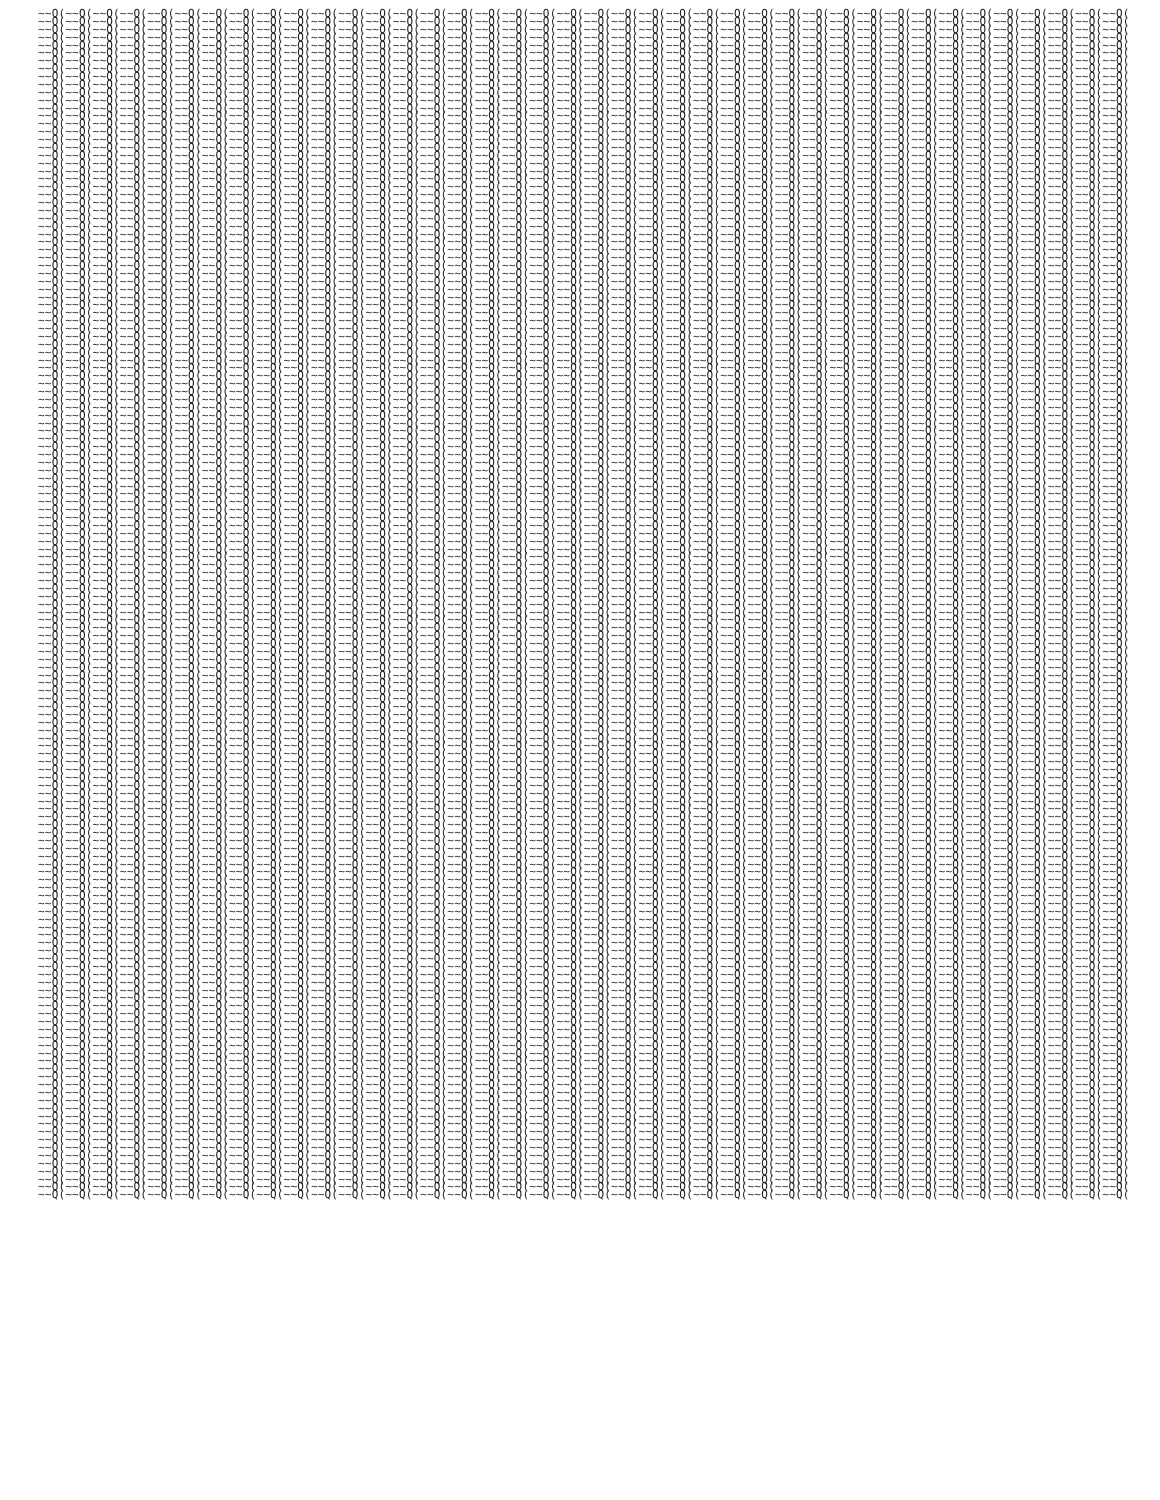~~Q(~~Q(~~Q(~~Q(~~Q(~~Q(~~Q(~~Q(~~Q(~~Q(~~Q(~~Q(~~Q(~~Q(~~Q(~~Q(~~Q(~~Q(~~Q(~~Q(~~Q(~~Q(~~Q(~~Q(~~Q(~~Q(~~Q(~~Q(~~Q(~~Q(~~Q(~~Q(~~Q(~~Q(~~Q(~~Q(~~Q(~~Q(~~Q(~~Q(
~~Q(~~Q(~~Q(~~Q(~~Q(~~Q(~~Q(~~Q(~~Q(~~Q(~~Q(~~Q(~~Q(~~Q(~~Q(~~Q(~~Q(~~Q(~~Q(~~Q(~~Q(~~Q(~~Q(~~Q(~~Q(~~Q(~~Q(~~Q(~~Q(~~Q(~~Q(~~Q(~~Q(~~Q(~~Q(~~Q(~~Q(~~Q(~~Q(~~Q(
~~Q(~~Q(~~Q(~~Q(~~Q(~~Q(~~Q(~~Q(~~Q(~~Q(~~Q(~~Q(~~Q(~~Q(~~Q(~~Q(~~Q(~~Q(~~Q(~~Q(~~Q(~~Q(~~Q(~~Q(~~Q(~~Q(~~Q(~~Q(~~Q(~~Q(~~Q(~~Q(~~Q(~~Q(~~Q(~~Q(~~Q(~~Q(~~Q(~~Q(
~~Q(~~Q(~~Q(~~Q(~~Q(~~Q(~~Q(~~Q(~~Q(~~Q(~~Q(~~Q(~~Q(~~Q(~~Q(~~Q(~~Q(~~Q(~~Q(~~Q(~~Q(~~Q(~~Q(~~Q(~~Q(~~Q(~~Q(~~Q(~~Q(~~Q(~~Q(~~Q(~~Q(~~Q(~~Q(~~Q(~~Q(~~Q(~~Q(~~Q(
~~Q(~~Q(~~Q(~~Q(~~Q(~~Q(~~Q(~~Q(~~Q(~~Q(~~Q(~~Q(~~Q(~~Q(~~Q(~~Q(~~Q(~~Q(~~Q(~~Q(~~Q(~~Q(~~Q(~~Q(~~Q(~~Q(~~Q(~~Q(~~Q(~~Q(~~Q(~~Q(~~Q(~~Q(~~Q(~~Q(~~Q(~~Q(~~Q(~~Q(
~~Q(~~Q(~~Q(~~Q(~~Q(~~Q(~~Q(~~Q(~~Q(~~Q(~~Q(~~Q(~~Q(~~Q(~~Q(~~Q(~~Q(~~Q(~~Q(~~Q(~~Q(~~Q(~~Q(~~Q(~~Q(~~Q(~~Q(~~Q(~~Q(~~Q(~~Q(~~Q(~~Q(~~Q(~~Q(~~Q(~~Q(~~Q(~~Q(~~Q(
~~Q(~~Q(~~Q(~~Q(~~Q(~~Q(~~Q(~~Q(~~Q(~~Q(~~Q(~~Q(~~Q(~~Q(~~Q(~~Q(~~Q(~~Q(~~Q(~~Q(~~Q(~~Q(~~Q(~~Q(~~Q(~~Q(~~Q(~~Q(~~Q(~~Q(~~Q(~~Q(~~Q(~~Q(~~Q(~~Q(~~Q(~~Q(~~Q(~~Q(
~~Q(~~Q(~~Q(~~Q(~~Q(~~Q(~~Q(~~Q(~~Q(~~Q(~~Q(~~Q(~~Q(~~Q(~~Q(~~Q(~~Q(~~Q(~~Q(~~Q(~~Q(~~Q(~~Q(~~Q(~~Q(~~Q(~~Q(~~Q(~~Q(~~Q(~~Q(~~Q(~~Q(~~Q(~~Q(~~Q(~~Q(~~Q(~~Q(~~Q(
~~Q(~~Q(~~Q(~~Q(~~Q(~~Q(~~Q(~~Q(~~Q(~~Q(~~Q(~~Q(~~Q(~~Q(~~Q(~~Q(~~Q(~~Q(~~Q(~~Q(~~Q(~~Q(~~Q(~~Q(~~Q(~~Q(~~Q(~~Q(~~Q(~~Q(~~Q(~~Q(~~Q(~~Q(~~Q(~~Q(~~Q(~~Q(~~Q(~~Q(
~~Q(~~Q(~~Q(~~Q(~~Q(~~Q(~~Q(~~Q(~~Q(~~Q(~~Q(~~Q(~~Q(~~Q(~~Q(~~Q(~~Q(~~Q(~~Q(~~Q(~~Q(~~Q(~~Q(~~Q(~~Q(~~Q(~~Q(~~Q(~~Q(~~Q(~~Q(~~Q(~~Q(~~Q(~~Q(~~Q(~~Q(~~Q(~~Q(~~Q(
~~Q(~~Q(~~Q(~~Q(~~Q(~~Q(~~Q(~~Q(~~Q(~~Q(~~Q(~~Q(~~Q(~~Q(~~Q(~~Q(~~Q(~~Q(~~Q(~~Q(~~Q(~~Q(~~Q(~~Q(~~Q(~~Q(~~Q(~~Q(~~Q(~~Q(~~Q(~~Q(~~Q(~~Q(~~Q(~~Q(~~Q(~~Q(~~Q(~~Q(
~~Q(~~Q(~~Q(~~Q(~~Q(~~Q(~~Q(~~Q(~~Q(~~Q(~~Q(~~Q(~~Q(~~Q(~~Q(~~Q(~~Q(~~Q(~~Q(~~Q(~~Q(~~Q(~~Q(~~Q(~~Q(~~Q(~~Q(~~Q(~~Q(~~Q(~~Q(~~Q(~~Q(~~Q(~~Q(~~Q(~~Q(~~Q(~~Q(~~Q(
~~Q(~~Q(~~Q(~~Q(~~Q(~~Q(~~Q(~~Q(~~Q(~~Q(~~Q(~~Q(~~Q(~~Q(~~Q(~~Q(~~Q(~~Q(~~Q(~~Q(~~Q(~~Q(~~Q(~~Q(~~Q(~~Q(~~Q(~~Q(~~Q(~~Q(~~Q(~~Q(~~Q(~~Q(~~Q(~~Q(~~Q(~~Q(~~Q(~~Q(
~~Q(~~Q(~~Q(~~Q(~~Q(~~Q(~~Q(~~Q(~~Q(~~Q(~~Q(~~Q(~~Q(~~Q(~~Q(~~Q(~~Q(~~Q(~~Q(~~Q(~~Q(~~Q(~~Q(~~Q(~~Q(~~Q(~~Q(~~Q(~~Q(~~Q(~~Q(~~Q(~~Q(~~Q(~~Q(~~Q(~~Q(~~Q(~~Q(~~Q(
~~Q(~~Q(~~Q(~~Q(~~Q(~~Q(~~Q(~~Q(~~Q(~~Q(~~Q(~~Q(~~Q(~~Q(~~Q(~~Q(~~Q(~~Q(~~Q(~~Q(~~Q(~~Q(~~Q(~~Q(~~Q(~~Q(~~Q(~~Q(~~Q(~~Q(~~Q(~~Q(~~Q(~~Q(~~Q(~~Q(~~Q(~~Q(~~Q(~~Q(
~~Q(~~Q(~~Q(~~Q(~~Q(~~Q(~~Q(~~Q(~~Q(~~Q(~~Q(~~Q(~~Q(~~Q(~~Q(~~Q(~~Q(~~Q(~~Q(~~Q(~~Q(~~Q(~~Q(~~Q(~~Q(~~Q(~~Q(~~Q(~~Q(~~Q(~~Q(~~Q(~~Q(~~Q(~~Q(~~Q(~~Q(~~Q(~~Q(~~Q(
~~Q(~~Q(~~Q(~~Q(~~Q(~~Q(~~Q(~~Q(~~Q(~~Q(~~Q(~~Q(~~Q(~~Q(~~Q(~~Q(~~Q(~~Q(~~Q(~~Q(~~Q(~~Q(~~Q(~~Q(~~Q(~~Q(~~Q(~~Q(~~Q(~~Q(~~Q(~~Q(~~Q(~~Q(~~Q(~~Q(~~Q(~~Q(~~Q(~~Q(
~~Q(~~Q(~~Q(~~Q(~~Q(~~Q(~~Q(~~Q(~~Q(~~Q(~~Q(~~Q(~~Q(~~Q(~~Q(~~Q(~~Q(~~Q(~~Q(~~Q(~~Q(~~Q(~~Q(~~Q(~~Q(~~Q(~~Q(~~Q(~~Q(~~Q(~~Q(~~Q(~~Q(~~Q(~~Q(~~Q(~~Q(~~Q(~~Q(~~Q(
~~Q(~~Q(~~Q(~~Q(~~Q(~~Q(~~Q(~~Q(~~Q(~~Q(~~Q(~~Q(~~Q(~~Q(~~Q(~~Q(~~Q(~~Q(~~Q(~~Q(~~Q(~~Q(~~Q(~~Q(~~Q(~~Q(~~Q(~~Q(~~Q(~~Q(~~Q(~~Q(~~Q(~~Q(~~Q(~~Q(~~Q(~~Q(~~Q(~~Q(
~~Q(~~Q(~~Q(~~Q(~~Q(~~Q(~~Q(~~Q(~~Q(~~Q(~~Q(~~Q(~~Q(~~Q(~~Q(~~Q(~~Q(~~Q(~~Q(~~Q(~~Q(~~Q(~~Q(~~Q(~~Q(~~Q(~~Q(~~Q(~~Q(~~Q(~~Q(~~Q(~~Q(~~Q(~~Q(~~Q(~~Q(~~Q(~~Q(~~Q(
~~Q(~~Q(~~Q(~~Q(~~Q(~~Q(~~Q(~~Q(~~Q(~~Q(~~Q(~~Q(~~Q(~~Q(~~Q(~~Q(~~Q(~~Q(~~Q(~~Q(~~Q(~~Q(~~Q(~~Q(~~Q(~~Q(~~Q(~~Q(~~Q(~~Q(~~Q(~~Q(~~Q(~~Q(~~Q(~~Q(~~Q(~~Q(~~Q(~~Q(
~~Q(~~Q(~~Q(~~Q(~~Q(~~Q(~~Q(~~Q(~~Q(~~Q(~~Q(~~Q(~~Q(~~Q(~~Q(~~Q(~~Q(~~Q(~~Q(~~Q(~~Q(~~Q(~~Q(~~Q(~~Q(~~Q(~~Q(~~Q(~~Q(~~Q(~~Q(~~Q(~~Q(~~Q(~~Q(~~Q(~~Q(~~Q(~~Q(~~Q(
~~Q(~~Q(~~Q(~~Q(~~Q(~~Q(~~Q(~~Q(~~Q(~~Q(~~Q(~~Q(~~Q(~~Q(~~Q(~~Q(~~Q(~~Q(~~Q(~~Q(~~Q(~~Q(~~Q(~~Q(~~Q(~~Q(~~Q(~~Q(~~Q(~~Q(~~Q(~~Q(~~Q(~~Q(~~Q(~~Q(~~Q(~~Q(~~Q(~~Q(
~~Q(~~Q(~~Q(~~Q(~~Q(~~Q(~~Q(~~Q(~~Q(~~Q(~~Q(~~Q(~~Q(~~Q(~~Q(~~Q(~~Q(~~Q(~~Q(~~Q(~~Q(~~Q(~~Q(~~Q(~~Q(~~Q(~~Q(~~Q(~~Q(~~Q(~~Q(~~Q(~~Q(~~Q(~~Q(~~Q(~~Q(~~Q(~~Q(~~Q(
~~Q(~~Q(~~Q(~~Q(~~Q(~~Q(~~Q(~~Q(~~Q(~~Q(~~Q(~~Q(~~Q(~~Q(~~Q(~~Q(~~Q(~~Q(~~Q(~~Q(~~Q(~~Q(~~Q(~~Q(~~Q(~~Q(~~Q(~~Q(~~Q(~~Q(~~Q(~~Q(~~Q(~~Q(~~Q(~~Q(~~Q(~~Q(~~Q(~~Q(
~~Q(~~Q(~~Q(~~Q(~~Q(~~Q(~~Q(~~Q(~~Q(~~Q(~~Q(~~Q(~~Q(~~Q(~~Q(~~Q(~~Q(~~Q(~~Q(~~Q(~~Q(~~Q(~~Q(~~Q(~~Q(~~Q(~~Q(~~Q(~~Q(~~Q(~~Q(~~Q(~~Q(~~Q(~~Q(~~Q(~~Q(~~Q(~~Q(~~Q(
~~Q(~~Q(~~Q(~~Q(~~Q(~~Q(~~Q(~~Q(~~Q(~~Q(~~Q(~~Q(~~Q(~~Q(~~Q(~~Q(~~Q(~~Q(~~Q(~~Q(~~Q(~~Q(~~Q(~~Q(~~Q(~~Q(~~Q(~~Q(~~Q(~~Q(~~Q(~~Q(~~Q(~~Q(~~Q(~~Q(~~Q(~~Q(~~Q(~~Q(
~~Q(~~Q(~~Q(~~Q(~~Q(~~Q(~~Q(~~Q(~~Q(~~Q(~~Q(~~Q(~~Q(~~Q(~~Q(~~Q(~~Q(~~Q(~~Q(~~Q(~~Q(~~Q(~~Q(~~Q(~~Q(~~Q(~~Q(~~Q(~~Q(~~Q(~~Q(~~Q(~~Q(~~Q(~~Q(~~Q(~~Q(~~Q(~~Q(~~Q(
~~Q(~~Q(~~Q(~~Q(~~Q(~~Q(~~Q(~~Q(~~Q(~~Q(~~Q(~~Q(~~Q(~~Q(~~Q(~~Q(~~Q(~~Q(~~Q(~~Q(~~Q(~~Q(~~Q(~~Q(~~Q(~~Q(~~Q(~~Q(~~Q(~~Q(~~Q(~~Q(~~Q(~~Q(~~Q(~~Q(~~Q(~~Q(~~Q(~~Q(
~~Q(~~Q(~~Q(~~Q(~~Q(~~Q(~~Q(~~Q(~~Q(~~Q(~~Q(~~Q(~~Q(~~Q(~~Q(~~Q(~~Q(~~Q(~~Q(~~Q(~~Q(~~Q(~~Q(~~Q(~~Q(~~Q(~~Q(~~Q(~~Q(~~Q(~~Q(~~Q(~~Q(~~Q(~~Q(~~Q(~~Q(~~Q(~~Q(~~Q(
~~Q(~~Q(~~Q(~~Q(~~Q(~~Q(~~Q(~~Q(~~Q(~~Q(~~Q(~~Q(~~Q(~~Q(~~Q(~~Q(~~Q(~~Q(~~Q(~~Q(~~Q(~~Q(~~Q(~~Q(~~Q(~~Q(~~Q(~~Q(~~Q(~~Q(~~Q(~~Q(~~Q(~~Q(~~Q(~~Q(~~Q(~~Q(~~Q(~~Q(
~~Q(~~Q(~~Q(~~Q(~~Q(~~Q(~~Q(~~Q(~~Q(~~Q(~~Q(~~Q(~~Q(~~Q(~~Q(~~Q(~~Q(~~Q(~~Q(~~Q(~~Q(~~Q(~~Q(~~Q(~~Q(~~Q(~~Q(~~Q(~~Q(~~Q(~~Q(~~Q(~~Q(~~Q(~~Q(~~Q(~~Q(~~Q(~~Q(~~Q(
~~Q(~~Q(~~Q(~~Q(~~Q(~~Q(~~Q(~~Q(~~Q(~~Q(~~Q(~~Q(~~Q(~~Q(~~Q(~~Q(~~Q(~~Q(~~Q(~~Q(~~Q(~~Q(~~Q(~~Q(~~Q(~~Q(~~Q(~~Q(~~Q(~~Q(~~Q(~~Q(~~Q(~~Q(~~Q(~~Q(~~Q(~~Q(~~Q(~~Q(
~~Q(~~Q(~~Q(~~Q(~~Q(~~Q(~~Q(~~Q(~~Q(~~Q(~~Q(~~Q(~~Q(~~Q(~~Q(~~Q(~~Q(~~Q(~~Q(~~Q(~~Q(~~Q(~~Q(~~Q(~~Q(~~Q(~~Q(~~Q(~~Q(~~Q(~~Q(~~Q(~~Q(~~Q(~~Q(~~Q(~~Q(~~Q(~~Q(~~Q(
~~Q(~~Q(~~Q(~~Q(~~Q(~~Q(~~Q(~~Q(~~Q(~~Q(~~Q(~~Q(~~Q(~~Q(~~Q(~~Q(~~Q(~~Q(~~Q(~~Q(~~Q(~~Q(~~Q(~~Q(~~Q(~~Q(~~Q(~~Q(~~Q(~~Q(~~Q(~~Q(~~Q(~~Q(~~Q(~~Q(~~Q(~~Q(~~Q(~~Q(
~~Q(~~Q(~~Q(~~Q(~~Q(~~Q(~~Q(~~Q(~~Q(~~Q(~~Q(~~Q(~~Q(~~Q(~~Q(~~Q(~~Q(~~Q(~~Q(~~Q(~~Q(~~Q(~~Q(~~Q(~~Q(~~Q(~~Q(~~Q(~~Q(~~Q(~~Q(~~Q(~~Q(~~Q(~~Q(~~Q(~~Q(~~Q(~~Q(~~Q(
~~Q(~~Q(~~Q(~~Q(~~Q(~~Q(~~Q(~~Q(~~Q(~~Q(~~Q(~~Q(~~Q(~~Q(~~Q(~~Q(~~Q(~~Q(~~Q(~~Q(~~Q(~~Q(~~Q(~~Q(~~Q(~~Q(~~Q(~~Q(~~Q(~~Q(~~Q(~~Q(~~Q(~~Q(~~Q(~~Q(~~Q(~~Q(~~Q(~~Q(
~~Q(~~Q(~~Q(~~Q(~~Q(~~Q(~~Q(~~Q(~~Q(~~Q(~~Q(~~Q(~~Q(~~Q(~~Q(~~Q(~~Q(~~Q(~~Q(~~Q(~~Q(~~Q(~~Q(~~Q(~~Q(~~Q(~~Q(~~Q(~~Q(~~Q(~~Q(~~Q(~~Q(~~Q(~~Q(~~Q(~~Q(~~Q(~~Q(~~Q(
~~Q(~~Q(~~Q(~~Q(~~Q(~~Q(~~Q(~~Q(~~Q(~~Q(~~Q(~~Q(~~Q(~~Q(~~Q(~~Q(~~Q(~~Q(~~Q(~~Q(~~Q(~~Q(~~Q(~~Q(~~Q(~~Q(~~Q(~~Q(~~Q(~~Q(~~Q(~~Q(~~Q(~~Q(~~Q(~~Q(~~Q(~~Q(~~Q(~~Q(
~~Q(~~Q(~~Q(~~Q(~~Q(~~Q(~~Q(~~Q(~~Q(~~Q(~~Q(~~Q(~~Q(~~Q(~~Q(~~Q(~~Q(~~Q(~~Q(~~Q(~~Q(~~Q(~~Q(~~Q(~~Q(~~Q(~~Q(~~Q(~~Q(~~Q(~~Q(~~Q(~~Q(~~Q(~~Q(~~Q(~~Q(~~Q(~~Q(~~Q(
~~Q(~~Q(~~Q(~~Q(~~Q(~~Q(~~Q(~~Q(~~Q(~~Q(~~Q(~~Q(~~Q(~~Q(~~Q(~~Q(~~Q(~~Q(~~Q(~~Q(~~Q(~~Q(~~Q(~~Q(~~Q(~~Q(~~Q(~~Q(~~Q(~~Q(~~Q(~~Q(~~Q(~~Q(~~Q(~~Q(~~Q(~~Q(~~Q(~~Q(
~~Q(~~Q(~~Q(~~Q(~~Q(~~Q(~~Q(~~Q(~~Q(~~Q(~~Q(~~Q(~~Q(~~Q(~~Q(~~Q(~~Q(~~Q(~~Q(~~Q(~~Q(~~Q(~~Q(~~Q(~~Q(~~Q(~~Q(~~Q(~~Q(~~Q(~~Q(~~Q(~~Q(~~Q(~~Q(~~Q(~~Q(~~Q(~~Q(~~Q(
~~Q(~~Q(~~Q(~~Q(~~Q(~~Q(~~Q(~~Q(~~Q(~~Q(~~Q(~~Q(~~Q(~~Q(~~Q(~~Q(~~Q(~~Q(~~Q(~~Q(~~Q(~~Q(~~Q(~~Q(~~Q(~~Q(~~Q(~~Q(~~Q(~~Q(~~Q(~~Q(~~Q(~~Q(~~Q(~~Q(~~Q(~~Q(~~Q(~~Q(
~~Q(~~Q(~~Q(~~Q(~~Q(~~Q(~~Q(~~Q(~~Q(~~Q(~~Q(~~Q(~~Q(~~Q(~~Q(~~Q(~~Q(~~Q(~~Q(~~Q(~~Q(~~Q(~~Q(~~Q(~~Q(~~Q(~~Q(~~Q(~~Q(~~Q(~~Q(~~Q(~~Q(~~Q(~~Q(~~Q(~~Q(~~Q(~~Q(~~Q(
~~Q(~~Q(~~Q(~~Q(~~Q(~~Q(~~Q(~~Q(~~Q(~~Q(~~Q(~~Q(~~Q(~~Q(~~Q(~~Q(~~Q(~~Q(~~Q(~~Q(~~Q(~~Q(~~Q(~~Q(~~Q(~~Q(~~Q(~~Q(~~Q(~~Q(~~Q(~~Q(~~Q(~~Q(~~Q(~~Q(~~Q(~~Q(~~Q(~~Q(
~~Q(~~Q(~~Q(~~Q(~~Q(~~Q(~~Q(~~Q(~~Q(~~Q(~~Q(~~Q(~~Q(~~Q(~~Q(~~Q(~~Q(~~Q(~~Q(~~Q(~~Q(~~Q(~~Q(~~Q(~~Q(~~Q(~~Q(~~Q(~~Q(~~Q(~~Q(~~Q(~~Q(~~Q(~~Q(~~Q(~~Q(~~Q(~~Q(~~Q(
~~Q(~~Q(~~Q(~~Q(~~Q(~~Q(~~Q(~~Q(~~Q(~~Q(~~Q(~~Q(~~Q(~~Q(~~Q(~~Q(~~Q(~~Q(~~Q(~~Q(~~Q(~~Q(~~Q(~~Q(~~Q(~~Q(~~Q(~~Q(~~Q(~~Q(~~Q(~~Q(~~Q(~~Q(~~Q(~~Q(~~Q(~~Q(~~Q(~~Q(
~~Q(~~Q(~~Q(~~Q(~~Q(~~Q(~~Q(~~Q(~~Q(~~Q(~~Q(~~Q(~~Q(~~Q(~~Q(~~Q(~~Q(~~Q(~~Q(~~Q(~~Q(~~Q(~~Q(~~Q(~~Q(~~Q(~~Q(~~Q(~~Q(~~Q(~~Q(~~Q(~~Q(~~Q(~~Q(~~Q(~~Q(~~Q(~~Q(~~Q(
~~Q(~~Q(~~Q(~~Q(~~Q(~~Q(~~Q(~~Q(~~Q(~~Q(~~Q(~~Q(~~Q(~~Q(~~Q(~~Q(~~Q(~~Q(~~Q(~~Q(~~Q(~~Q(~~Q(~~Q(~~Q(~~Q(~~Q(~~Q(~~Q(~~Q(~~Q(~~Q(~~Q(~~Q(~~Q(~~Q(~~Q(~~Q(~~Q(~~Q(
~~Q(~~Q(~~Q(~~Q(~~Q(~~Q(~~Q(~~Q(~~Q(~~Q(~~Q(~~Q(~~Q(~~Q(~~Q(~~Q(~~Q(~~Q(~~Q(~~Q(~~Q(~~Q(~~Q(~~Q(~~Q(~~Q(~~Q(~~Q(~~Q(~~Q(~~Q(~~Q(~~Q(~~Q(~~Q(~~Q(~~Q(~~Q(~~Q(~~Q(
~~Q(~~Q(~~Q(~~Q(~~Q(~~Q(~~Q(~~Q(~~Q(~~Q(~~Q(~~Q(~~Q(~~Q(~~Q(~~Q(~~Q(~~Q(~~Q(~~Q(~~Q(~~Q(~~Q(~~Q(~~Q(~~Q(~~Q(~~Q(~~Q(~~Q(~~Q(~~Q(~~Q(~~Q(~~Q(~~Q(~~Q(~~Q(~~Q(~~Q(
~~Q(~~Q(~~Q(~~Q(~~Q(~~Q(~~Q(~~Q(~~Q(~~Q(~~Q(~~Q(~~Q(~~Q(~~Q(~~Q(~~Q(~~Q(~~Q(~~Q(~~Q(~~Q(~~Q(~~Q(~~Q(~~Q(~~Q(~~Q(~~Q(~~Q(~~Q(~~Q(~~Q(~~Q(~~Q(~~Q(~~Q(~~Q(~~Q(~~Q(
~~Q(~~Q(~~Q(~~Q(~~Q(~~Q(~~Q(~~Q(~~Q(~~Q(~~Q(~~Q(~~Q(~~Q(~~Q(~~Q(~~Q(~~Q(~~Q(~~Q(~~Q(~~Q(~~Q(~~Q(~~Q(~~Q(~~Q(~~Q(~~Q(~~Q(~~Q(~~Q(~~Q(~~Q(~~Q(~~Q(~~Q(~~Q(~~Q(~~Q(
~~Q(~~Q(~~Q(~~Q(~~Q(~~Q(~~Q(~~Q(~~Q(~~Q(~~Q(~~Q(~~Q(~~Q(~~Q(~~Q(~~Q(~~Q(~~Q(~~Q(~~Q(~~Q(~~Q(~~Q(~~Q(~~Q(~~Q(~~Q(~~Q(~~Q(~~Q(~~Q(~~Q(~~Q(~~Q(~~Q(~~Q(~~Q(~~Q(~~Q(
~~Q(~~Q(~~Q(~~Q(~~Q(~~Q(~~Q(~~Q(~~Q(~~Q(~~Q(~~Q(~~Q(~~Q(~~Q(~~Q(~~Q(~~Q(~~Q(~~Q(~~Q(~~Q(~~Q(~~Q(~~Q(~~Q(~~Q(~~Q(~~Q(~~Q(~~Q(~~Q(~~Q(~~Q(~~Q(~~Q(~~Q(~~Q(~~Q(~~Q(
~~Q(~~Q(~~Q(~~Q(~~Q(~~Q(~~Q(~~Q(~~Q(~~Q(~~Q(~~Q(~~Q(~~Q(~~Q(~~Q(~~Q(~~Q(~~Q(~~Q(~~Q(~~Q(~~Q(~~Q(~~Q(~~Q(~~Q(~~Q(~~Q(~~Q(~~Q(~~Q(~~Q(~~Q(~~Q(~~Q(~~Q(~~Q(~~Q(~~Q(
~~Q(~~Q(~~Q(~~Q(~~Q(~~Q(~~Q(~~Q(~~Q(~~Q(~~Q(~~Q(~~Q(~~Q(~~Q(~~Q(~~Q(~~Q(~~Q(~~Q(~~Q(~~Q(~~Q(~~Q(~~Q(~~Q(~~Q(~~Q(~~Q(~~Q(~~Q(~~Q(~~Q(~~Q(~~Q(~~Q(~~Q(~~Q(~~Q(~~Q(
~~Q(~~Q(~~Q(~~Q(~~Q(~~Q(~~Q(~~Q(~~Q(~~Q(~~Q(~~Q(~~Q(~~Q(~~Q(~~Q(~~Q(~~Q(~~Q(~~Q(~~Q(~~Q(~~Q(~~Q(~~Q(~~Q(~~Q(~~Q(~~Q(~~Q(~~Q(~~Q(~~Q(~~Q(~~Q(~~Q(~~Q(~~Q(~~Q(~~Q(
~~Q(~~Q(~~Q(~~Q(~~Q(~~Q(~~Q(~~Q(~~Q(~~Q(~~Q(~~Q(~~Q(~~Q(~~Q(~~Q(~~Q(~~Q(~~Q(~~Q(~~Q(~~Q(~~Q(~~Q(~~Q(~~Q(~~Q(~~Q(~~Q(~~Q(~~Q(~~Q(~~Q(~~Q(~~Q(~~Q(~~Q(~~Q(~~Q(~~Q(
~~Q(~~Q(~~Q(~~Q(~~Q(~~Q(~~Q(~~Q(~~Q(~~Q(~~Q(~~Q(~~Q(~~Q(~~Q(~~Q(~~Q(~~Q(~~Q(~~Q(~~Q(~~Q(~~Q(~~Q(~~Q(~~Q(~~Q(~~Q(~~Q(~~Q(~~Q(~~Q(~~Q(~~Q(~~Q(~~Q(~~Q(~~Q(~~Q(~~Q(
~~Q(~~Q(~~Q(~~Q(~~Q(~~Q(~~Q(~~Q(~~Q(~~Q(~~Q(~~Q(~~Q(~~Q(~~Q(~~Q(~~Q(~~Q(~~Q(~~Q(~~Q(~~Q(~~Q(~~Q(~~Q(~~Q(~~Q(~~Q(~~Q(~~Q(~~Q(~~Q(~~Q(~~Q(~~Q(~~Q(~~Q(~~Q(~~Q(~~Q(
~~Q(~~Q(~~Q(~~Q(~~Q(~~Q(~~Q(~~Q(~~Q(~~Q(~~Q(~~Q(~~Q(~~Q(~~Q(~~Q(~~Q(~~Q(~~Q(~~Q(~~Q(~~Q(~~Q(~~Q(~~Q(~~Q(~~Q(~~Q(~~Q(~~Q(~~Q(~~Q(~~Q(~~Q(~~Q(~~Q(~~Q(~~Q(~~Q(~~Q(
~~Q(~~Q(~~Q(~~Q(~~Q(~~Q(~~Q(~~Q(~~Q(~~Q(~~Q(~~Q(~~Q(~~Q(~~Q(~~Q(~~Q(~~Q(~~Q(~~Q(~~Q(~~Q(~~Q(~~Q(~~Q(~~Q(~~Q(~~Q(~~Q(~~Q(~~Q(~~Q(~~Q(~~Q(~~Q(~~Q(~~Q(~~Q(~~Q(~~Q(
~~Q(~~Q(~~Q(~~Q(~~Q(~~Q(~~Q(~~Q(~~Q(~~Q(~~Q(~~Q(~~Q(~~Q(~~Q(~~Q(~~Q(~~Q(~~Q(~~Q(~~Q(~~Q(~~Q(~~Q(~~Q(~~Q(~~Q(~~Q(~~Q(~~Q(~~Q(~~Q(~~Q(~~Q(~~Q(~~Q(~~Q(~~Q(~~Q(~~Q(
~~Q(~~Q(~~Q(~~Q(~~Q(~~Q(~~Q(~~Q(~~Q(~~Q(~~Q(~~Q(~~Q(~~Q(~~Q(~~Q(~~Q(~~Q(~~Q(~~Q(~~Q(~~Q(~~Q(~~Q(~~Q(~~Q(~~Q(~~Q(~~Q(~~Q(~~Q(~~Q(~~Q(~~Q(~~Q(~~Q(~~Q(~~Q(~~Q(~~Q(
~~Q(~~Q(~~Q(~~Q(~~Q(~~Q(~~Q(~~Q(~~Q(~~Q(~~Q(~~Q(~~Q(~~Q(~~Q(~~Q(~~Q(~~Q(~~Q(~~Q(~~Q(~~Q(~~Q(~~Q(~~Q(~~Q(~~Q(~~Q(~~Q(~~Q(~~Q(~~Q(~~Q(~~Q(~~Q(~~Q(~~Q(~~Q(~~Q(~~Q(
~~Q(~~Q(~~Q(~~Q(~~Q(~~Q(~~Q(~~Q(~~Q(~~Q(~~Q(~~Q(~~Q(~~Q(~~Q(~~Q(~~Q(~~Q(~~Q(~~Q(~~Q(~~Q(~~Q(~~Q(~~Q(~~Q(~~Q(~~Q(~~Q(~~Q(~~Q(~~Q(~~Q(~~Q(~~Q(~~Q(~~Q(~~Q(~~Q(~~Q(
~~Q(~~Q(~~Q(~~Q(~~Q(~~Q(~~Q(~~Q(~~Q(~~Q(~~Q(~~Q(~~Q(~~Q(~~Q(~~Q(~~Q(~~Q(~~Q(~~Q(~~Q(~~Q(~~Q(~~Q(~~Q(~~Q(~~Q(~~Q(~~Q(~~Q(~~Q(~~Q(~~Q(~~Q(~~Q(~~Q(~~Q(~~Q(~~Q(~~Q(
~~Q(~~Q(~~Q(~~Q(~~Q(~~Q(~~Q(~~Q(~~Q(~~Q(~~Q(~~Q(~~Q(~~Q(~~Q(~~Q(~~Q(~~Q(~~Q(~~Q(~~Q(~~Q(~~Q(~~Q(~~Q(~~Q(~~Q(~~Q(~~Q(~~Q(~~Q(~~Q(~~Q(~~Q(~~Q(~~Q(~~Q(~~Q(~~Q(~~Q(
~~Q(~~Q(~~Q(~~Q(~~Q(~~Q(~~Q(~~Q(~~Q(~~Q(~~Q(~~Q(~~Q(~~Q(~~Q(~~Q(~~Q(~~Q(~~Q(~~Q(~~Q(~~Q(~~Q(~~Q(~~Q(~~Q(~~Q(~~Q(~~Q(~~Q(~~Q(~~Q(~~Q(~~Q(~~Q(~~Q(~~Q(~~Q(~~Q(~~Q(
~~Q(~~Q(~~Q(~~Q(~~Q(~~Q(~~Q(~~Q(~~Q(~~Q(~~Q(~~Q(~~Q(~~Q(~~Q(~~Q(~~Q(~~Q(~~Q(~~Q(~~Q(~~Q(~~Q(~~Q(~~Q(~~Q(~~Q(~~Q(~~Q(~~Q(~~Q(~~Q(~~Q(~~Q(~~Q(~~Q(~~Q(~~Q(~~Q(~~Q(
~~Q(~~Q(~~Q(~~Q(~~Q(~~Q(~~Q(~~Q(~~Q(~~Q(~~Q(~~Q(~~Q(~~Q(~~Q(~~Q(~~Q(~~Q(~~Q(~~Q(~~Q(~~Q(~~Q(~~Q(~~Q(~~Q(~~Q(~~Q(~~Q(~~Q(~~Q(~~Q(~~Q(~~Q(~~Q(~~Q(~~Q(~~Q(~~Q(~~Q(
~~Q(~~Q(~~Q(~~Q(~~Q(~~Q(~~Q(~~Q(~~Q(~~Q(~~Q(~~Q(~~Q(~~Q(~~Q(~~Q(~~Q(~~Q(~~Q(~~Q(~~Q(~~Q(~~Q(~~Q(~~Q(~~Q(~~Q(~~Q(~~Q(~~Q(~~Q(~~Q(~~Q(~~Q(~~Q(~~Q(~~Q(~~Q(~~Q(~~Q(
~~Q(~~Q(~~Q(~~Q(~~Q(~~Q(~~Q(~~Q(~~Q(~~Q(~~Q(~~Q(~~Q(~~Q(~~Q(~~Q(~~Q(~~Q(~~Q(~~Q(~~Q(~~Q(~~Q(~~Q(~~Q(~~Q(~~Q(~~Q(~~Q(~~Q(~~Q(~~Q(~~Q(~~Q(~~Q(~~Q(~~Q(~~Q(~~Q(~~Q(
~~Q(~~Q(~~Q(~~Q(~~Q(~~Q(~~Q(~~Q(~~Q(~~Q(~~Q(~~Q(~~Q(~~Q(~~Q(~~Q(~~Q(~~Q(~~Q(~~Q(~~Q(~~Q(~~Q(~~Q(~~Q(~~Q(~~Q(~~Q(~~Q(~~Q(~~Q(~~Q(~~Q(~~Q(~~Q(~~Q(~~Q(~~Q(~~Q(~~Q(
~~Q(~~Q(~~Q(~~Q(~~Q(~~Q(~~Q(~~Q(~~Q(~~Q(~~Q(~~Q(~~Q(~~Q(~~Q(~~Q(~~Q(~~Q(~~Q(~~Q(~~Q(~~Q(~~Q(~~Q(~~Q(~~Q(~~Q(~~Q(~~Q(~~Q(~~Q(~~Q(~~Q(~~Q(~~Q(~~Q(~~Q(~~Q(~~Q(~~Q(
~~Q(~~Q(~~Q(~~Q(~~Q(~~Q(~~Q(~~Q(~~Q(~~Q(~~Q(~~Q(~~Q(~~Q(~~Q(~~Q(~~Q(~~Q(~~Q(~~Q(~~Q(~~Q(~~Q(~~Q(~~Q(~~Q(~~Q(~~Q(~~Q(~~Q(~~Q(~~Q(~~Q(~~Q(~~Q(~~Q(~~Q(~~Q(~~Q(~~Q(
~~Q(~~Q(~~Q(~~Q(~~Q(~~Q(~~Q(~~Q(~~Q(~~Q(~~Q(~~Q(~~Q(~~Q(~~Q(~~Q(~~Q(~~Q(~~Q(~~Q(~~Q(~~Q(~~Q(~~Q(~~Q(~~Q(~~Q(~~Q(~~Q(~~Q(~~Q(~~Q(~~Q(~~Q(~~Q(~~Q(~~Q(~~Q(~~Q(~~Q(
~~Q(~~Q(~~Q(~~Q(~~Q(~~Q(~~Q(~~Q(~~Q(~~Q(~~Q(~~Q(~~Q(~~Q(~~Q(~~Q(~~Q(~~Q(~~Q(~~Q(~~Q(~~Q(~~Q(~~Q(~~Q(~~Q(~~Q(~~Q(~~Q(~~Q(~~Q(~~Q(~~Q(~~Q(~~Q(~~Q(~~Q(~~Q(~~Q(~~Q(
~~Q(~~Q(~~Q(~~Q(~~Q(~~Q(~~Q(~~Q(~~Q(~~Q(~~Q(~~Q(~~Q(~~Q(~~Q(~~Q(~~Q(~~Q(~~Q(~~Q(~~Q(~~Q(~~Q(~~Q(~~Q(~~Q(~~Q(~~Q(~~Q(~~Q(~~Q(~~Q(~~Q(~~Q(~~Q(~~Q(~~Q(~~Q(~~Q(~~Q(
~~Q(~~Q(~~Q(~~Q(~~Q(~~Q(~~Q(~~Q(~~Q(~~Q(~~Q(~~Q(~~Q(~~Q(~~Q(~~Q(~~Q(~~Q(~~Q(~~Q(~~Q(~~Q(~~Q(~~Q(~~Q(~~Q(~~Q(~~Q(~~Q(~~Q(~~Q(~~Q(~~Q(~~Q(~~Q(~~Q(~~Q(~~Q(~~Q(~~Q(
~~Q(~~Q(~~Q(~~Q(~~Q(~~Q(~~Q(~~Q(~~Q(~~Q(~~Q(~~Q(~~Q(~~Q(~~Q(~~Q(~~Q(~~Q(~~Q(~~Q(~~Q(~~Q(~~Q(~~Q(~~Q(~~Q(~~Q(~~Q(~~Q(~~Q(~~Q(~~Q(~~Q(~~Q(~~Q(~~Q(~~Q(~~Q(~~Q(~~Q(
~~Q(~~Q(~~Q(~~Q(~~Q(~~Q(~~Q(~~Q(~~Q(~~Q(~~Q(~~Q(~~Q(~~Q(~~Q(~~Q(~~Q(~~Q(~~Q(~~Q(~~Q(~~Q(~~Q(~~Q(~~Q(~~Q(~~Q(~~Q(~~Q(~~Q(~~Q(~~Q(~~Q(~~Q(~~Q(~~Q(~~Q(~~Q(~~Q(~~Q(
~~Q(~~Q(~~Q(~~Q(~~Q(~~Q(~~Q(~~Q(~~Q(~~Q(~~Q(~~Q(~~Q(~~Q(~~Q(~~Q(~~Q(~~Q(~~Q(~~Q(~~Q(~~Q(~~Q(~~Q(~~Q(~~Q(~~Q(~~Q(~~Q(~~Q(~~Q(~~Q(~~Q(~~Q(~~Q(~~Q(~~Q(~~Q(~~Q(~~Q(
~~Q(~~Q(~~Q(~~Q(~~Q(~~Q(~~Q(~~Q(~~Q(~~Q(~~Q(~~Q(~~Q(~~Q(~~Q(~~Q(~~Q(~~Q(~~Q(~~Q(~~Q(~~Q(~~Q(~~Q(~~Q(~~Q(~~Q(~~Q(~~Q(~~Q(~~Q(~~Q(~~Q(~~Q(~~Q(~~Q(~~Q(~~Q(~~Q(~~Q(
~~Q(~~Q(~~Q(~~Q(~~Q(~~Q(~~Q(~~Q(~~Q(~~Q(~~Q(~~Q(~~Q(~~Q(~~Q(~~Q(~~Q(~~Q(~~Q(~~Q(~~Q(~~Q(~~Q(~~Q(~~Q(~~Q(~~Q(~~Q(~~Q(~~Q(~~Q(~~Q(~~Q(~~Q(~~Q(~~Q(~~Q(~~Q(~~Q(~~Q(
~~Q(~~Q(~~Q(~~Q(~~Q(~~Q(~~Q(~~Q(~~Q(~~Q(~~Q(~~Q(~~Q(~~Q(~~Q(~~Q(~~Q(~~Q(~~Q(~~Q(~~Q(~~Q(~~Q(~~Q(~~Q(~~Q(~~Q(~~Q(~~Q(~~Q(~~Q(~~Q(~~Q(~~Q(~~Q(~~Q(~~Q(~~Q(~~Q(~~Q(
~~Q(~~Q(~~Q(~~Q(~~Q(~~Q(~~Q(~~Q(~~Q(~~Q(~~Q(~~Q(~~Q(~~Q(~~Q(~~Q(~~Q(~~Q(~~Q(~~Q(~~Q(~~Q(~~Q(~~Q(~~Q(~~Q(~~Q(~~Q(~~Q(~~Q(~~Q(~~Q(~~Q(~~Q(~~Q(~~Q(~~Q(~~Q(~~Q(~~Q(
~~Q(~~Q(~~Q(~~Q(~~Q(~~Q(~~Q(~~Q(~~Q(~~Q(~~Q(~~Q(~~Q(~~Q(~~Q(~~Q(~~Q(~~Q(~~Q(~~Q(~~Q(~~Q(~~Q(~~Q(~~Q(~~Q(~~Q(~~Q(~~Q(~~Q(~~Q(~~Q(~~Q(~~Q(~~Q(~~Q(~~Q(~~Q(~~Q(~~Q(
~~Q(~~Q(~~Q(~~Q(~~Q(~~Q(~~Q(~~Q(~~Q(~~Q(~~Q(~~Q(~~Q(~~Q(~~Q(~~Q(~~Q(~~Q(~~Q(~~Q(~~Q(~~Q(~~Q(~~Q(~~Q(~~Q(~~Q(~~Q(~~Q(~~Q(~~Q(~~Q(~~Q(~~Q(~~Q(~~Q(~~Q(~~Q(~~Q(~~Q(
~~Q(~~Q(~~Q(~~Q(~~Q(~~Q(~~Q(~~Q(~~Q(~~Q(~~Q(~~Q(~~Q(~~Q(~~Q(~~Q(~~Q(~~Q(~~Q(~~Q(~~Q(~~Q(~~Q(~~Q(~~Q(~~Q(~~Q(~~Q(~~Q(~~Q(~~Q(~~Q(~~Q(~~Q(~~Q(~~Q(~~Q(~~Q(~~Q(~~Q(
~~Q(~~Q(~~Q(~~Q(~~Q(~~Q(~~Q(~~Q(~~Q(~~Q(~~Q(~~Q(~~Q(~~Q(~~Q(~~Q(~~Q(~~Q(~~Q(~~Q(~~Q(~~Q(~~Q(~~Q(~~Q(~~Q(~~Q(~~Q(~~Q(~~Q(~~Q(~~Q(~~Q(~~Q(~~Q(~~Q(~~Q(~~Q(~~Q(~~Q(
~~Q(~~Q(~~Q(~~Q(~~Q(~~Q(~~Q(~~Q(~~Q(~~Q(~~Q(~~Q(~~Q(~~Q(~~Q(~~Q(~~Q(~~Q(~~Q(~~Q(~~Q(~~Q(~~Q(~~Q(~~Q(~~Q(~~Q(~~Q(~~Q(~~Q(~~Q(~~Q(~~Q(~~Q(~~Q(~~Q(~~Q(~~Q(~~Q(~~Q(
~~Q(~~Q(~~Q(~~Q(~~Q(~~Q(~~Q(~~Q(~~Q(~~Q(~~Q(~~Q(~~Q(~~Q(~~Q(~~Q(~~Q(~~Q(~~Q(~~Q(~~Q(~~Q(~~Q(~~Q(~~Q(~~Q(~~Q(~~Q(~~Q(~~Q(~~Q(~~Q(~~Q(~~Q(~~Q(~~Q(~~Q(~~Q(~~Q(~~Q(
~~Q(~~Q(~~Q(~~Q(~~Q(~~Q(~~Q(~~Q(~~Q(~~Q(~~Q(~~Q(~~Q(~~Q(~~Q(~~Q(~~Q(~~Q(~~Q(~~Q(~~Q(~~Q(~~Q(~~Q(~~Q(~~Q(~~Q(~~Q(~~Q(~~Q(~~Q(~~Q(~~Q(~~Q(~~Q(~~Q(~~Q(~~Q(~~Q(~~Q(
~~Q(~~Q(~~Q(~~Q(~~Q(~~Q(~~Q(~~Q(~~Q(~~Q(~~Q(~~Q(~~Q(~~Q(~~Q(~~Q(~~Q(~~Q(~~Q(~~Q(~~Q(~~Q(~~Q(~~Q(~~Q(~~Q(~~Q(~~Q(~~Q(~~Q(~~Q(~~Q(~~Q(~~Q(~~Q(~~Q(~~Q(~~Q(~~Q(~~Q(
~~Q(~~Q(~~Q(~~Q(~~Q(~~Q(~~Q(~~Q(~~Q(~~Q(~~Q(~~Q(~~Q(~~Q(~~Q(~~Q(~~Q(~~Q(~~Q(~~Q(~~Q(~~Q(~~Q(~~Q(~~Q(~~Q(~~Q(~~Q(~~Q(~~Q(~~Q(~~Q(~~Q(~~Q(~~Q(~~Q(~~Q(~~Q(~~Q(~~Q(
~~Q(~~Q(~~Q(~~Q(~~Q(~~Q(~~Q(~~Q(~~Q(~~Q(~~Q(~~Q(~~Q(~~Q(~~Q(~~Q(~~Q(~~Q(~~Q(~~Q(~~Q(~~Q(~~Q(~~Q(~~Q(~~Q(~~Q(~~Q(~~Q(~~Q(~~Q(~~Q(~~Q(~~Q(~~Q(~~Q(~~Q(~~Q(~~Q(~~Q(
~~Q(~~Q(~~Q(~~Q(~~Q(~~Q(~~Q(~~Q(~~Q(~~Q(~~Q(~~Q(~~Q(~~Q(~~Q(~~Q(~~Q(~~Q(~~Q(~~Q(~~Q(~~Q(~~Q(~~Q(~~Q(~~Q(~~Q(~~Q(~~Q(~~Q(~~Q(~~Q(~~Q(~~Q(~~Q(~~Q(~~Q(~~Q(~~Q(~~Q(
~~Q(~~Q(~~Q(~~Q(~~Q(~~Q(~~Q(~~Q(~~Q(~~Q(~~Q(~~Q(~~Q(~~Q(~~Q(~~Q(~~Q(~~Q(~~Q(~~Q(~~Q(~~Q(~~Q(~~Q(~~Q(~~Q(~~Q(~~Q(~~Q(~~Q(~~Q(~~Q(~~Q(~~Q(~~Q(~~Q(~~Q(~~Q(~~Q(~~Q(
~~Q(~~Q(~~Q(~~Q(~~Q(~~Q(~~Q(~~Q(~~Q(~~Q(~~Q(~~Q(~~Q(~~Q(~~Q(~~Q(~~Q(~~Q(~~Q(~~Q(~~Q(~~Q(~~Q(~~Q(~~Q(~~Q(~~Q(~~Q(~~Q(~~Q(~~Q(~~Q(~~Q(~~Q(~~Q(~~Q(~~Q(~~Q(~~Q(~~Q(
~~Q(~~Q(~~Q(~~Q(~~Q(~~Q(~~Q(~~Q(~~Q(~~Q(~~Q(~~Q(~~Q(~~Q(~~Q(~~Q(~~Q(~~Q(~~Q(~~Q(~~Q(~~Q(~~Q(~~Q(~~Q(~~Q(~~Q(~~Q(~~Q(~~Q(~~Q(~~Q(~~Q(~~Q(~~Q(~~Q(~~Q(~~Q(~~Q(~~Q(
~~Q(~~Q(~~Q(~~Q(~~Q(~~Q(~~Q(~~Q(~~Q(~~Q(~~Q(~~Q(~~Q(~~Q(~~Q(~~Q(~~Q(~~Q(~~Q(~~Q(~~Q(~~Q(~~Q(~~Q(~~Q(~~Q(~~Q(~~Q(~~Q(~~Q(~~Q(~~Q(~~Q(~~Q(~~Q(~~Q(~~Q(~~Q(~~Q(~~Q(
~~Q(~~Q(~~Q(~~Q(~~Q(~~Q(~~Q(~~Q(~~Q(~~Q(~~Q(~~Q(~~Q(~~Q(~~Q(~~Q(~~Q(~~Q(~~Q(~~Q(~~Q(~~Q(~~Q(~~Q(~~Q(~~Q(~~Q(~~Q(~~Q(~~Q(~~Q(~~Q(~~Q(~~Q(~~Q(~~Q(~~Q(~~Q(~~Q(~~Q(
~~Q(~~Q(~~Q(~~Q(~~Q(~~Q(~~Q(~~Q(~~Q(~~Q(~~Q(~~Q(~~Q(~~Q(~~Q(~~Q(~~Q(~~Q(~~Q(~~Q(~~Q(~~Q(~~Q(~~Q(~~Q(~~Q(~~Q(~~Q(~~Q(~~Q(~~Q(~~Q(~~Q(~~Q(~~Q(~~Q(~~Q(~~Q(~~Q(~~Q(
~~Q(~~Q(~~Q(~~Q(~~Q(~~Q(~~Q(~~Q(~~Q(~~Q(~~Q(~~Q(~~Q(~~Q(~~Q(~~Q(~~Q(~~Q(~~Q(~~Q(~~Q(~~Q(~~Q(~~Q(~~Q(~~Q(~~Q(~~Q(~~Q(~~Q(~~Q(~~Q(~~Q(~~Q(~~Q(~~Q(~~Q(~~Q(~~Q(~~Q(
~~Q(~~Q(~~Q(~~Q(~~Q(~~Q(~~Q(~~Q(~~Q(~~Q(~~Q(~~Q(~~Q(~~Q(~~Q(~~Q(~~Q(~~Q(~~Q(~~Q(~~Q(~~Q(~~Q(~~Q(~~Q(~~Q(~~Q(~~Q(~~Q(~~Q(~~Q(~~Q(~~Q(~~Q(~~Q(~~Q(~~Q(~~Q(~~Q(~~Q(
~~Q(~~Q(~~Q(~~Q(~~Q(~~Q(~~Q(~~Q(~~Q(~~Q(~~Q(~~Q(~~Q(~~Q(~~Q(~~Q(~~Q(~~Q(~~Q(~~Q(~~Q(~~Q(~~Q(~~Q(~~Q(~~Q(~~Q(~~Q(~~Q(~~Q(~~Q(~~Q(~~Q(~~Q(~~Q(~~Q(~~Q(~~Q(~~Q(~~Q(
~~Q(~~Q(~~Q(~~Q(~~Q(~~Q(~~Q(~~Q(~~Q(~~Q(~~Q(~~Q(~~Q(~~Q(~~Q(~~Q(~~Q(~~Q(~~Q(~~Q(~~Q(~~Q(~~Q(~~Q(~~Q(~~Q(~~Q(~~Q(~~Q(~~Q(~~Q(~~Q(~~Q(~~Q(~~Q(~~Q(~~Q(~~Q(~~Q(~~Q(
~~Q(~~Q(~~Q(~~Q(~~Q(~~Q(~~Q(~~Q(~~Q(~~Q(~~Q(~~Q(~~Q(~~Q(~~Q(~~Q(~~Q(~~Q(~~Q(~~Q(~~Q(~~Q(~~Q(~~Q(~~Q(~~Q(~~Q(~~Q(~~Q(~~Q(~~Q(~~Q(~~Q(~~Q(~~Q(~~Q(~~Q(~~Q(~~Q(~~Q(
~~Q(~~Q(~~Q(~~Q(~~Q(~~Q(~~Q(~~Q(~~Q(~~Q(~~Q(~~Q(~~Q(~~Q(~~Q(~~Q(~~Q(~~Q(~~Q(~~Q(~~Q(~~Q(~~Q(~~Q(~~Q(~~Q(~~Q(~~Q(~~Q(~~Q(~~Q(~~Q(~~Q(~~Q(~~Q(~~Q(~~Q(~~Q(~~Q(~~Q(
~~Q(~~Q(~~Q(~~Q(~~Q(~~Q(~~Q(~~Q(~~Q(~~Q(~~Q(~~Q(~~Q(~~Q(~~Q(~~Q(~~Q(~~Q(~~Q(~~Q(~~Q(~~Q(~~Q(~~Q(~~Q(~~Q(~~Q(~~Q(~~Q(~~Q(~~Q(~~Q(~~Q(~~Q(~~Q(~~Q(~~Q(~~Q(~~Q(~~Q(
~~Q(~~Q(~~Q(~~Q(~~Q(~~Q(~~Q(~~Q(~~Q(~~Q(~~Q(~~Q(~~Q(~~Q(~~Q(~~Q(~~Q(~~Q(~~Q(~~Q(~~Q(~~Q(~~Q(~~Q(~~Q(~~Q(~~Q(~~Q(~~Q(~~Q(~~Q(~~Q(~~Q(~~Q(~~Q(~~Q(~~Q(~~Q(~~Q(~~Q(
~~Q(~~Q(~~Q(~~Q(~~Q(~~Q(~~Q(~~Q(~~Q(~~Q(~~Q(~~Q(~~Q(~~Q(~~Q(~~Q(~~Q(~~Q(~~Q(~~Q(~~Q(~~Q(~~Q(~~Q(~~Q(~~Q(~~Q(~~Q(~~Q(~~Q(~~Q(~~Q(~~Q(~~Q(~~Q(~~Q(~~Q(~~Q(~~Q(~~Q(
~~Q(~~Q(~~Q(~~Q(~~Q(~~Q(~~Q(~~Q(~~Q(~~Q(~~Q(~~Q(~~Q(~~Q(~~Q(~~Q(~~Q(~~Q(~~Q(~~Q(~~Q(~~Q(~~Q(~~Q(~~Q(~~Q(~~Q(~~Q(~~Q(~~Q(~~Q(~~Q(~~Q(~~Q(~~Q(~~Q(~~Q(~~Q(~~Q(~~Q(
~~Q(~~Q(~~Q(~~Q(~~Q(~~Q(~~Q(~~Q(~~Q(~~Q(~~Q(~~Q(~~Q(~~Q(~~Q(~~Q(~~Q(~~Q(~~Q(~~Q(~~Q(~~Q(~~Q(~~Q(~~Q(~~Q(~~Q(~~Q(~~Q(~~Q(~~Q(~~Q(~~Q(~~Q(~~Q(~~Q(~~Q(~~Q(~~Q(~~Q(
~~Q(~~Q(~~Q(~~Q(~~Q(~~Q(~~Q(~~Q(~~Q(~~Q(~~Q(~~Q(~~Q(~~Q(~~Q(~~Q(~~Q(~~Q(~~Q(~~Q(~~Q(~~Q(~~Q(~~Q(~~Q(~~Q(~~Q(~~Q(~~Q(~~Q(~~Q(~~Q(~~Q(~~Q(~~Q(~~Q(~~Q(~~Q(~~Q(~~Q(
~~Q(~~Q(~~Q(~~Q(~~Q(~~Q(~~Q(~~Q(~~Q(~~Q(~~Q(~~Q(~~Q(~~Q(~~Q(~~Q(~~Q(~~Q(~~Q(~~Q(~~Q(~~Q(~~Q(~~Q(~~Q(~~Q(~~Q(~~Q(~~Q(~~Q(~~Q(~~Q(~~Q(~~Q(~~Q(~~Q(~~Q(~~Q(~~Q(~~Q(
~~Q(~~Q(~~Q(~~Q(~~Q(~~Q(~~Q(~~Q(~~Q(~~Q(~~Q(~~Q(~~Q(~~Q(~~Q(~~Q(~~Q(~~Q(~~Q(~~Q(~~Q(~~Q(~~Q(~~Q(~~Q(~~Q(~~Q(~~Q(~~Q(~~Q(~~Q(~~Q(~~Q(~~Q(~~Q(~~Q(~~Q(~~Q(~~Q(~~Q(
~~Q(~~Q(~~Q(~~Q(~~Q(~~Q(~~Q(~~Q(~~Q(~~Q(~~Q(~~Q(~~Q(~~Q(~~Q(~~Q(~~Q(~~Q(~~Q(~~Q(~~Q(~~Q(~~Q(~~Q(~~Q(~~Q(~~Q(~~Q(~~Q(~~Q(~~Q(~~Q(~~Q(~~Q(~~Q(~~Q(~~Q(~~Q(~~Q(~~Q(
~~Q(~~Q(~~Q(~~Q(~~Q(~~Q(~~Q(~~Q(~~Q(~~Q(~~Q(~~Q(~~Q(~~Q(~~Q(~~Q(~~Q(~~Q(~~Q(~~Q(~~Q(~~Q(~~Q(~~Q(~~Q(~~Q(~~Q(~~Q(~~Q(~~Q(~~Q(~~Q(~~Q(~~Q(~~Q(~~Q(~~Q(~~Q(~~Q(~~Q(
~~Q(~~Q(~~Q(~~Q(~~Q(~~Q(~~Q(~~Q(~~Q(~~Q(~~Q(~~Q(~~Q(~~Q(~~Q(~~Q(~~Q(~~Q(~~Q(~~Q(~~Q(~~Q(~~Q(~~Q(~~Q(~~Q(~~Q(~~Q(~~Q(~~Q(~~Q(~~Q(~~Q(~~Q(~~Q(~~Q(~~Q(~~Q(~~Q(~~Q(
~~Q(~~Q(~~Q(~~Q(~~Q(~~Q(~~Q(~~Q(~~Q(~~Q(~~Q(~~Q(~~Q(~~Q(~~Q(~~Q(~~Q(~~Q(~~Q(~~Q(~~Q(~~Q(~~Q(~~Q(~~Q(~~Q(~~Q(~~Q(~~Q(~~Q(~~Q(~~Q(~~Q(~~Q(~~Q(~~Q(~~Q(~~Q(~~Q(~~Q(
~~Q(~~Q(~~Q(~~Q(~~Q(~~Q(~~Q(~~Q(~~Q(~~Q(~~Q(~~Q(~~Q(~~Q(~~Q(~~Q(~~Q(~~Q(~~Q(~~Q(~~Q(~~Q(~~Q(~~Q(~~Q(~~Q(~~Q(~~Q(~~Q(~~Q(~~Q(~~Q(~~Q(~~Q(~~Q(~~Q(~~Q(~~Q(~~Q(~~Q(
~~Q(~~Q(~~Q(~~Q(~~Q(~~Q(~~Q(~~Q(~~Q(~~Q(~~Q(~~Q(~~Q(~~Q(~~Q(~~Q(~~Q(~~Q(~~Q(~~Q(~~Q(~~Q(~~Q(~~Q(~~Q(~~Q(~~Q(~~Q(~~Q(~~Q(~~Q(~~Q(~~Q(~~Q(~~Q(~~Q(~~Q(~~Q(~~Q(~~Q(
~~Q(~~Q(~~Q(~~Q(~~Q(~~Q(~~Q(~~Q(~~Q(~~Q(~~Q(~~Q(~~Q(~~Q(~~Q(~~Q(~~Q(~~Q(~~Q(~~Q(~~Q(~~Q(~~Q(~~Q(~~Q(~~Q(~~Q(~~Q(~~Q(~~Q(~~Q(~~Q(~~Q(~~Q(~~Q(~~Q(~~Q(~~Q(~~Q(~~Q(
~~Q(~~Q(~~Q(~~Q(~~Q(~~Q(~~Q(~~Q(~~Q(~~Q(~~Q(~~Q(~~Q(~~Q(~~Q(~~Q(~~Q(~~Q(~~Q(~~Q(~~Q(~~Q(~~Q(~~Q(~~Q(~~Q(~~Q(~~Q(~~Q(~~Q(~~Q(~~Q(~~Q(~~Q(~~Q(~~Q(~~Q(~~Q(~~Q(~~Q(
~~Q(~~Q(~~Q(~~Q(~~Q(~~Q(~~Q(~~Q(~~Q(~~Q(~~Q(~~Q(~~Q(~~Q(~~Q(~~Q(~~Q(~~Q(~~Q(~~Q(~~Q(~~Q(~~Q(~~Q(~~Q(~~Q(~~Q(~~Q(~~Q(~~Q(~~Q(~~Q(~~Q(~~Q(~~Q(~~Q(~~Q(~~Q(~~Q(~~Q(
~~Q(~~Q(~~Q(~~Q(~~Q(~~Q(~~Q(~~Q(~~Q(~~Q(~~Q(~~Q(~~Q(~~Q(~~Q(~~Q(~~Q(~~Q(~~Q(~~Q(~~Q(~~Q(~~Q(~~Q(~~Q(~~Q(~~Q(~~Q(~~Q(~~Q(~~Q(~~Q(~~Q(~~Q(~~Q(~~Q(~~Q(~~Q(~~Q(~~Q(
~~Q(~~Q(~~Q(~~Q(~~Q(~~Q(~~Q(~~Q(~~Q(~~Q(~~Q(~~Q(~~Q(~~Q(~~Q(~~Q(~~Q(~~Q(~~Q(~~Q(~~Q(~~Q(~~Q(~~Q(~~Q(~~Q(~~Q(~~Q(~~Q(~~Q(~~Q(~~Q(~~Q(~~Q(~~Q(~~Q(~~Q(~~Q(~~Q(~~Q(
~~Q(~~Q(~~Q(~~Q(~~Q(~~Q(~~Q(~~Q(~~Q(~~Q(~~Q(~~Q(~~Q(~~Q(~~Q(~~Q(~~Q(~~Q(~~Q(~~Q(~~Q(~~Q(~~Q(~~Q(~~Q(~~Q(~~Q(~~Q(~~Q(~~Q(~~Q(~~Q(~~Q(~~Q(~~Q(~~Q(~~Q(~~Q(~~Q(~~Q(
~~Q(~~Q(~~Q(~~Q(~~Q(~~Q(~~Q(~~Q(~~Q(~~Q(~~Q(~~Q(~~Q(~~Q(~~Q(~~Q(~~Q(~~Q(~~Q(~~Q(~~Q(~~Q(~~Q(~~Q(~~Q(~~Q(~~Q(~~Q(~~Q(~~Q(~~Q(~~Q(~~Q(~~Q(~~Q(~~Q(~~Q(~~Q(~~Q(~~Q(
~~Q(~~Q(~~Q(~~Q(~~Q(~~Q(~~Q(~~Q(~~Q(~~Q(~~Q(~~Q(~~Q(~~Q(~~Q(~~Q(~~Q(~~Q(~~Q(~~Q(~~Q(~~Q(~~Q(~~Q(~~Q(~~Q(~~Q(~~Q(~~Q(~~Q(~~Q(~~Q(~~Q(~~Q(~~Q(~~Q(~~Q(~~Q(~~Q(~~Q(
~~Q(~~Q(~~Q(~~Q(~~Q(~~Q(~~Q(~~Q(~~Q(~~Q(~~Q(~~Q(~~Q(~~Q(~~Q(~~Q(~~Q(~~Q(~~Q(~~Q(~~Q(~~Q(~~Q(~~Q(~~Q(~~Q(~~Q(~~Q(~~Q(~~Q(~~Q(~~Q(~~Q(~~Q(~~Q(~~Q(~~Q(~~Q(~~Q(~~Q(
~~Q(~~Q(~~Q(~~Q(~~Q(~~Q(~~Q(~~Q(~~Q(~~Q(~~Q(~~Q(~~Q(~~Q(~~Q(~~Q(~~Q(~~Q(~~Q(~~Q(~~Q(~~Q(~~Q(~~Q(~~Q(~~Q(~~Q(~~Q(~~Q(~~Q(~~Q(~~Q(~~Q(~~Q(~~Q(~~Q(~~Q(~~Q(~~Q(~~Q(
~~Q(~~Q(~~Q(~~Q(~~Q(~~Q(~~Q(~~Q(~~Q(~~Q(~~Q(~~Q(~~Q(~~Q(~~Q(~~Q(~~Q(~~Q(~~Q(~~Q(~~Q(~~Q(~~Q(~~Q(~~Q(~~Q(~~Q(~~Q(~~Q(~~Q(~~Q(~~Q(~~Q(~~Q(~~Q(~~Q(~~Q(~~Q(~~Q(~~Q(
~~Q(~~Q(~~Q(~~Q(~~Q(~~Q(~~Q(~~Q(~~Q(~~Q(~~Q(~~Q(~~Q(~~Q(~~Q(~~Q(~~Q(~~Q(~~Q(~~Q(~~Q(~~Q(~~Q(~~Q(~~Q(~~Q(~~Q(~~Q(~~Q(~~Q(~~Q(~~Q(~~Q(~~Q(~~Q(~~Q(~~Q(~~Q(~~Q(~~Q(
~~Q(~~Q(~~Q(~~Q(~~Q(~~Q(~~Q(~~Q(~~Q(~~Q(~~Q(~~Q(~~Q(~~Q(~~Q(~~Q(~~Q(~~Q(~~Q(~~Q(~~Q(~~Q(~~Q(~~Q(~~Q(~~Q(~~Q(~~Q(~~Q(~~Q(~~Q(~~Q(~~Q(~~Q(~~Q(~~Q(~~Q(~~Q(~~Q(~~Q(
~~Q(~~Q(~~Q(~~Q(~~Q(~~Q(~~Q(~~Q(~~Q(~~Q(~~Q(~~Q(~~Q(~~Q(~~Q(~~Q(~~Q(~~Q(~~Q(~~Q(~~Q(~~Q(~~Q(~~Q(~~Q(~~Q(~~Q(~~Q(~~Q(~~Q(~~Q(~~Q(~~Q(~~Q(~~Q(~~Q(~~Q(~~Q(~~Q(~~Q(
~~Q(~~Q(~~Q(~~Q(~~Q(~~Q(~~Q(~~Q(~~Q(~~Q(~~Q(~~Q(~~Q(~~Q(~~Q(~~Q(~~Q(~~Q(~~Q(~~Q(~~Q(~~Q(~~Q(~~Q(~~Q(~~Q(~~Q(~~Q(~~Q(~~Q(~~Q(~~Q(~~Q(~~Q(~~Q(~~Q(~~Q(~~Q(~~Q(~~Q(
~~Q(~~Q(~~Q(~~Q(~~Q(~~Q(~~Q(~~Q(~~Q(~~Q(~~Q(~~Q(~~Q(~~Q(~~Q(~~Q(~~Q(~~Q(~~Q(~~Q(~~Q(~~Q(~~Q(~~Q(~~Q(~~Q(~~Q(~~Q(~~Q(~~Q(~~Q(~~Q(~~Q(~~Q(~~Q(~~Q(~~Q(~~Q(~~Q(~~Q(
~~Q(~~Q(~~Q(~~Q(~~Q(~~Q(~~Q(~~Q(~~Q(~~Q(~~Q(~~Q(~~Q(~~Q(~~Q(~~Q(~~Q(~~Q(~~Q(~~Q(~~Q(~~Q(~~Q(~~Q(~~Q(~~Q(~~Q(~~Q(~~Q(~~Q(~~Q(~~Q(~~Q(~~Q(~~Q(~~Q(~~Q(~~Q(~~Q(~~Q(
~~Q(~~Q(~~Q(~~Q(~~Q(~~Q(~~Q(~~Q(~~Q(~~Q(~~Q(~~Q(~~Q(~~Q(~~Q(~~Q(~~Q(~~Q(~~Q(~~Q(~~Q(~~Q(~~Q(~~Q(~~Q(~~Q(~~Q(~~Q(~~Q(~~Q(~~Q(~~Q(~~Q(~~Q(~~Q(~~Q(~~Q(~~Q(~~Q(~~Q(
~~Q(~~Q(~~Q(~~Q(~~Q(~~Q(~~Q(~~Q(~~Q(~~Q(~~Q(~~Q(~~Q(~~Q(~~Q(~~Q(~~Q(~~Q(~~Q(~~Q(~~Q(~~Q(~~Q(~~Q(~~Q(~~Q(~~Q(~~Q(~~Q(~~Q(~~Q(~~Q(~~Q(~~Q(~~Q(~~Q(~~Q(~~Q(~~Q(~~Q(
~~Q(~~Q(~~Q(~~Q(~~Q(~~Q(~~Q(~~Q(~~Q(~~Q(~~Q(~~Q(~~Q(~~Q(~~Q(~~Q(~~Q(~~Q(~~Q(~~Q(~~Q(~~Q(~~Q(~~Q(~~Q(~~Q(~~Q(~~Q(~~Q(~~Q(~~Q(~~Q(~~Q(~~Q(~~Q(~~Q(~~Q(~~Q(~~Q(~~Q(
~~Q(~~Q(~~Q(~~Q(~~Q(~~Q(~~Q(~~Q(~~Q(~~Q(~~Q(~~Q(~~Q(~~Q(~~Q(~~Q(~~Q(~~Q(~~Q(~~Q(~~Q(~~Q(~~Q(~~Q(~~Q(~~Q(~~Q(~~Q(~~Q(~~Q(~~Q(~~Q(~~Q(~~Q(~~Q(~~Q(~~Q(~~Q(~~Q(~~Q(
~~Q(~~Q(~~Q(~~Q(~~Q(~~Q(~~Q(~~Q(~~Q(~~Q(~~Q(~~Q(~~Q(~~Q(~~Q(~~Q(~~Q(~~Q(~~Q(~~Q(~~Q(~~Q(~~Q(~~Q(~~Q(~~Q(~~Q(~~Q(~~Q(~~Q(~~Q(~~Q(~~Q(~~Q(~~Q(~~Q(~~Q(~~Q(~~Q(~~Q(
~~Q(~~Q(~~Q(~~Q(~~Q(~~Q(~~Q(~~Q(~~Q(~~Q(~~Q(~~Q(~~Q(~~Q(~~Q(~~Q(~~Q(~~Q(~~Q(~~Q(~~Q(~~Q(~~Q(~~Q(~~Q(~~Q(~~Q(~~Q(~~Q(~~Q(~~Q(~~Q(~~Q(~~Q(~~Q(~~Q(~~Q(~~Q(~~Q(~~Q(
~~Q(~~Q(~~Q(~~Q(~~Q(~~Q(~~Q(~~Q(~~Q(~~Q(~~Q(~~Q(~~Q(~~Q(~~Q(~~Q(~~Q(~~Q(~~Q(~~Q(~~Q(~~Q(~~Q(~~Q(~~Q(~~Q(~~Q(~~Q(~~Q(~~Q(~~Q(~~Q(~~Q(~~Q(~~Q(~~Q(~~Q(~~Q(~~Q(~~Q(
~~Q(~~Q(~~Q(~~Q(~~Q(~~Q(~~Q(~~Q(~~Q(~~Q(~~Q(~~Q(~~Q(~~Q(~~Q(~~Q(~~Q(~~Q(~~Q(~~Q(~~Q(~~Q(~~Q(~~Q(~~Q(~~Q(~~Q(~~Q(~~Q(~~Q(~~Q(~~Q(~~Q(~~Q(~~Q(~~Q(~~Q(~~Q(~~Q(~~Q(
~~Q(~~Q(~~Q(~~Q(~~Q(~~Q(~~Q(~~Q(~~Q(~~Q(~~Q(~~Q(~~Q(~~Q(~~Q(~~Q(~~Q(~~Q(~~Q(~~Q(~~Q(~~Q(~~Q(~~Q(~~Q(~~Q(~~Q(~~Q(~~Q(~~Q(~~Q(~~Q(~~Q(~~Q(~~Q(~~Q(~~Q(~~Q(~~Q(~~Q(